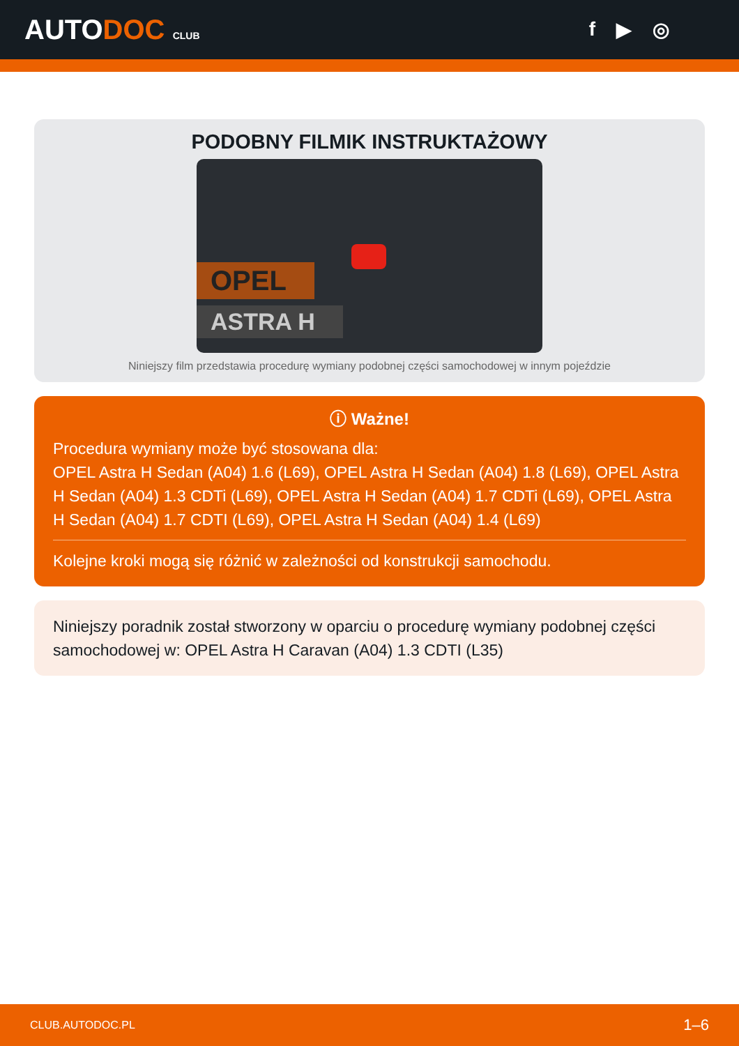AUTODOC CLUB
f ▶ ◎
PODOBNY FILMIK INSTRUKTAŻOWY
OPEL
ASTRA H
Niniejszy film przedstawia procedurę wymiany podobnej części samochodowej w innym pojeździe
ⓘ Ważne!
Procedura wymiany może być stosowana dla:
OPEL Astra H Sedan (A04) 1.6 (L69), OPEL Astra H Sedan (A04) 1.8 (L69), OPEL Astra H Sedan (A04) 1.3 CDTi (L69), OPEL Astra H Sedan (A04) 1.7 CDTi (L69), OPEL Astra H Sedan (A04) 1.7 CDTI (L69), OPEL Astra H Sedan (A04) 1.4 (L69)
Kolejne kroki mogą się różnić w zależności od konstrukcji samochodu.
Niniejszy poradnik został stworzony w oparciu o procedurę wymiany podobnej części samochodowej w: OPEL Astra H Caravan (A04) 1.3 CDTI (L35)
CLUB.AUTODOC.PL 1–6